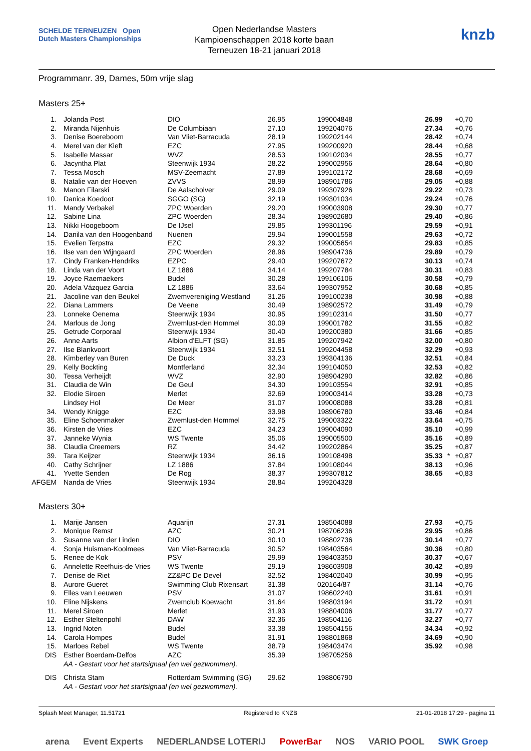SCHELDE TERNEUZEN Open Dutch Masters Championships
Open Nederlandse Masters
Kampioenschappen 2018 korte baan
Terneuzen 18-21 januari 2018
knzb
Programmanr. 39, Dames, 50m vrije slag
Masters 25+
| 1. | Jolanda Post | DIO | 26.95 | 199004848 | 26.99 | | +0,70 |
| 2. | Miranda Nijenhuis | De Columbiaan | 27.10 | 199204076 | 27.34 | | +0,76 |
| 3. | Denise Boereboom | Van Vliet-Barracuda | 28.19 | 199202144 | 28.42 | | +0,74 |
| 4. | Merel van der Kieft | EZC | 27.95 | 199200920 | 28.44 | | +0,68 |
| 5. | Isabelle Massar | WVZ | 28.53 | 199102034 | 28.55 | | +0,77 |
| 6. | Jacyntha Plat | Steenwijk 1934 | 28.22 | 199002956 | 28.64 | | +0,80 |
| 7. | Tessa Mosch | MSV-Zeemacht | 27.89 | 199102172 | 28.68 | | +0,69 |
| 8. | Natalie van der Hoeven | ZVVS | 28.99 | 198901786 | 29.05 | | +0,88 |
| 9. | Manon Filarski | De Aalscholver | 29.09 | 199307926 | 29.22 | | +0,73 |
| 10. | Danica Koedoot | SGGO (SG) | 32.19 | 199301034 | 29.24 | | +0,76 |
| 11. | Mandy Verbakel | ZPC Woerden | 29.20 | 199003908 | 29.30 | | +0,77 |
| 12. | Sabine Lina | ZPC Woerden | 28.34 | 198902680 | 29.40 | | +0,86 |
| 13. | Nikki Hoogeboom | De IJsel | 29.85 | 199301196 | 29.59 | | +0,91 |
| 14. | Danila van den Hoogenband | Nuenen | 29.94 | 199001558 | 29.63 | | +0,72 |
| 15. | Evelien Terpstra | EZC | 29.32 | 199005654 | 29.83 | | +0,85 |
| 16. | Ilse van den Wijngaard | ZPC Woerden | 28.96 | 198904736 | 29.89 | | +0,79 |
| 17. | Cindy Franken-Hendriks | EZPC | 29.40 | 199207672 | 30.13 | | +0,74 |
| 18. | Linda van der Voort | LZ 1886 | 34.14 | 199207784 | 30.31 | | +0,83 |
| 19. | Joyce Raemaekers | Budel | 30.28 | 199106106 | 30.58 | | +0,79 |
| 20. | Adela Vázquez Garcia | LZ 1886 | 33.64 | 199307952 | 30.68 | | +0,85 |
| 21. | Jacoline van den Beukel | Zwemvereniging Westland | 31.26 | 199100238 | 30.98 | | +0,88 |
| 22. | Diana Lammers | De Veene | 30.49 | 198902572 | 31.49 | | +0,79 |
| 23. | Lonneke Oenema | Steenwijk 1934 | 30.95 | 199102314 | 31.50 | | +0,77 |
| 24. | Marlous de Jong | Zwemlust-den Hommel | 30.09 | 199001782 | 31.55 | | +0,82 |
| 25. | Getrude Corporaal | Steenwijk 1934 | 30.40 | 199200380 | 31.66 | | +0,85 |
| 26. | Anne Aarts | Albion d'ELFT (SG) | 31.85 | 199207942 | 32.00 | | +0,80 |
| 27. | Ilse Blankvoort | Steenwijk 1934 | 32.51 | 199204458 | 32.29 | | +0,93 |
| 28. | Kimberley van Buren | De Duck | 33.23 | 199304136 | 32.51 | | +0,84 |
| 29. | Kelly Bockting | Montferland | 32.34 | 199104050 | 32.53 | | +0,82 |
| 30. | Tessa Verheijdt | WVZ | 32.90 | 198904290 | 32.82 | | +0,86 |
| 31. | Claudia de Win | De Geul | 34.30 | 199103554 | 32.91 | | +0,85 |
| 32. | Elodie Siroen | Merlet | 32.69 | 199003414 | 33.28 | | +0,73 |
| | Lindsey Hol | De Meer | 31.07 | 199008088 | 33.28 | | +0,81 |
| 34. | Wendy Knigge | EZC | 33.98 | 198906780 | 33.46 | | +0,84 |
| 35. | Eline Schoenmaker | Zwemlust-den Hommel | 32.75 | 199003322 | 33.64 | | +0,75 |
| 36. | Kirsten de Vries | EZC | 34.23 | 199004090 | 35.10 | | +0,99 |
| 37. | Janneke Wynia | WS Twente | 35.06 | 199005500 | 35.16 | | +0,89 |
| 38. | Claudia Creemers | RZ | 34.42 | 199202864 | 35.25 | | +0,87 |
| 39. | Tara Keijzer | Steenwijk 1934 | 36.16 | 199108498 | 35.33 | * | +0,87 |
| 40. | Cathy Schrijner | LZ 1886 | 37.84 | 199108044 | 38.13 | | +0,96 |
| 41. | Yvette Senden | De Rog | 38.37 | 199307812 | 38.65 | | +0,83 |
| AFGEM | Nanda de Vries | Steenwijk 1934 | 28.84 | 199204328 | | | |
Masters 30+
| 1. | Marije Jansen | Aquarijn | 27.31 | 198504088 | 27.93 | | +0,75 |
| 2. | Monique Remst | AZC | 30.21 | 198706236 | 29.95 | | +0,86 |
| 3. | Susanne van der Linden | DIO | 30.10 | 198802736 | 30.14 | | +0,77 |
| 4. | Sonja Huisman-Koolmees | Van Vliet-Barracuda | 30.52 | 198403564 | 30.36 | | +0,80 |
| 5. | Renee de Kok | PSV | 29.99 | 198403350 | 30.37 | | +0,67 |
| 6. | Annelette Reefhuis-de Vries | WS Twente | 29.19 | 198603908 | 30.42 | | +0,89 |
| 7. | Denise de Riet | ZZ&PC De Devel | 32.52 | 198402040 | 30.99 | | +0,95 |
| 8. | Aurore Gueret | Swimming Club Rixensart | 31.38 | 020164/87 | 31.14 | | +0,76 |
| 9. | Elles van Leeuwen | PSV | 31.07 | 198602240 | 31.61 | | +0,91 |
| 10. | Eline Nijskens | Zwemclub Koewacht | 31.64 | 198803194 | 31.72 | | +0,91 |
| 11. | Merel Siroen | Merlet | 31.93 | 198804006 | 31.77 | | +0,77 |
| 12. | Esther Steltenpohl | DAW | 32.36 | 198504116 | 32.27 | | +0,77 |
| 13. | Ingrid Noten | Budel | 33.38 | 198504156 | 34.34 | | +0,92 |
| 14. | Carola Hompes | Budel | 31.91 | 198801868 | 34.69 | | +0,90 |
| 15. | Marloes Rebel | WS Twente | 38.79 | 198403474 | 35.92 | | +0,98 |
| DIS | Esther Boerdam-Delfos | AZC | 35.39 | 198705256 | | | |
| | AA - Gestart voor het startsignaal (en wel gezwommen). | | | | | | |
| DIS | Christa Stam | Rotterdam Swimming (SG) | 29.62 | 198806790 | | | |
| | AA - Gestart voor het startsignaal (en wel gezwommen). | | | | | | |
Splash Meet Manager, 11.51721 Registered to KNZB 21-01-2018 17:29 - pagina 11
arena Event Experts NEDERLANDSE LOTERIJ PowerBar NOS VARIO POOL SWK Groep